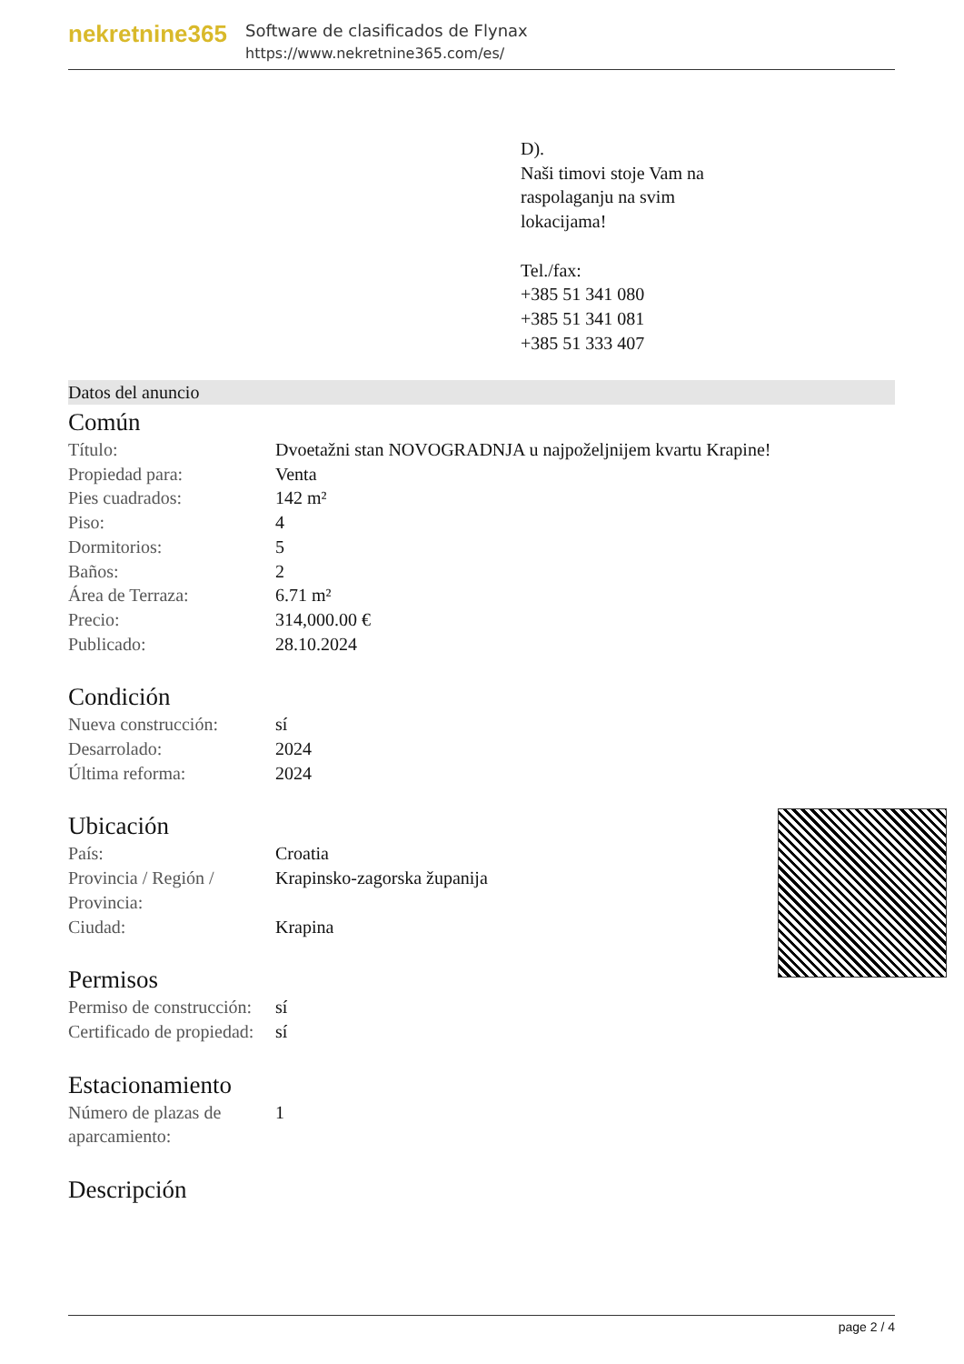nekretnine365
Software de clasificados de Flynax
https://www.nekretnine365.com/es/
D).
Naši timovi stoje Vam na
raspolaganju na svim
lokacijama!
Tel./fax:
+385 51 341 080
+385 51 341 081
+385 51 333 407
Datos del anuncio
Común
| Título: | Dvoetažni stan NOVOGRADNJA u najpoželjnijem kvartu Krapine! |
| Propiedad para: | Venta |
| Pies cuadrados: | 142 m² |
| Piso: | 4 |
| Dormitorios: | 5 |
| Baños: | 2 |
| Área de Terraza: | 6.71 m² |
| Precio: | 314,000.00 € |
| Publicado: | 28.10.2024 |
Condición
| Nueva construcción: | sí |
| Desarrolado: | 2024 |
| Última reforma: | 2024 |
Ubicación
| País: | Croatia |
| Provincia / Región / Provincia: | Krapinsko-zagorska županija |
| Ciudad: | Krapina |
Permisos
| Permiso de construcción: | sí |
| Certificado de propiedad: | sí |
Estacionamiento
| Número de plazas de aparcamiento: | 1 |
Descripción
page 2 / 4